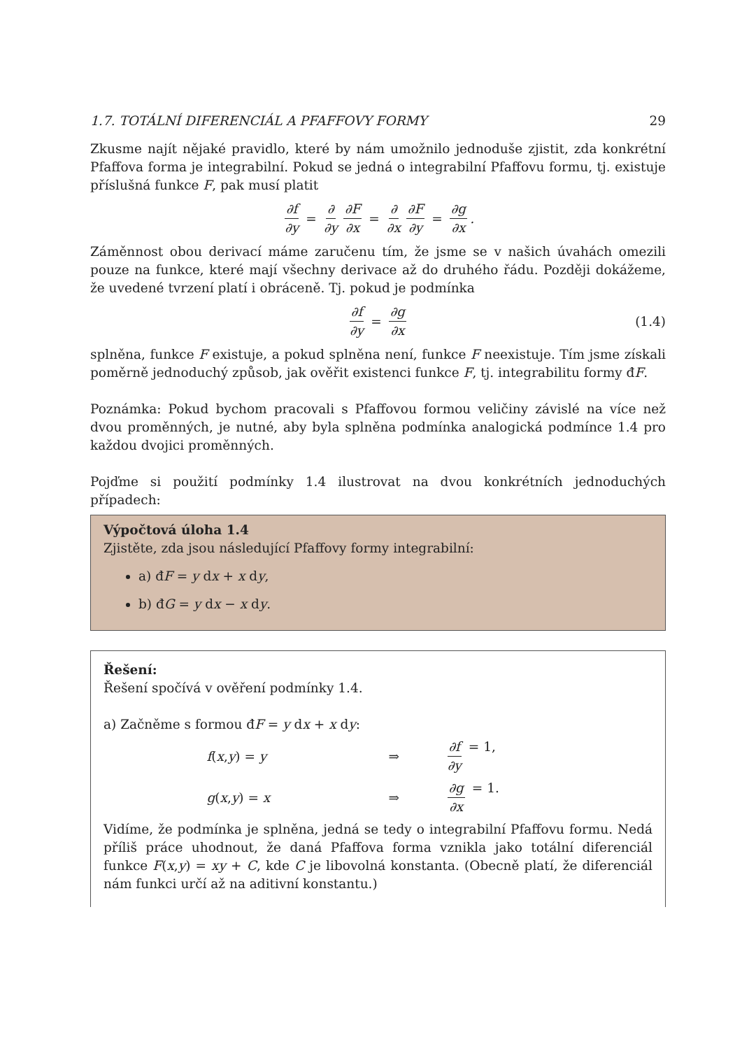1.7. TOTÁLNÍ DIFERENCIÁL A PFAFFOVY FORMY 29
Zkusme najít nějaké pravidlo, které by nám umožnilo jednoduše zjistit, zda konkrétní Pfaffova forma je integrabilní. Pokud se jedná o integrabilní Pfaffovu formu, tj. existuje příslušná funkce F, pak musí platit
∂f ∂y = ∂ ∂y ∂F ∂x = ∂ ∂x ∂F ∂y = ∂g ∂x.
Záměnnost obou derivací máme zaručenu tím, že jsme se v našich úvahách omezili pouze na funkce, které mají všechny derivace až do druhého řádu. Později dokážeme, že uvedené tvrzení platí i obráceně. Tj. pokud je podmínka
∂f ∂y = ∂g ∂x (1.4)
splněna, funkce F existuje, a pokud splněna není, funkce F neexistuje. Tím jsme získali poměrně jednoduchý způsob, jak ověřit existenci funkce F, tj. integrabilitu formy đF.
Poznámka: Pokud bychom pracovali s Pfaffovou formou veličiny závislé na více než dvou proměnných, je nutné, aby byla splněna podmínka analogická podmínce 1.4 pro každou dvojici proměnných.
Pojďme si použití podmínky 1.4 ilustrovat na dvou konkrétních jednoduchých případech:
Výpočtová úloha 1.4
Zjistěte, zda jsou následující Pfaffovy formy integrabilní:
a) đF = y dx + x dy,
b) đG = y dx − x dy.
Řešení:
Řešení spočívá v ověření podmínky 1.4.
a) Začněme s formou đF = y dx + x dy:
f(x,y) = y ⇒ ∂f ∂y = 1,
g(x,y) = x ⇒ ∂g ∂x = 1.
Vidíme, že podmínka je splněna, jedná se tedy o integrabilní Pfaffovu formu. Nedá příliš práce uhodnout, že daná Pfaffova forma vznikla jako totální diferenciál funkce F(x,y) = xy + C, kde C je libovolná konstanta. (Obecně platí, že diferenciál nám funkci určí až na aditivní konstantu.)